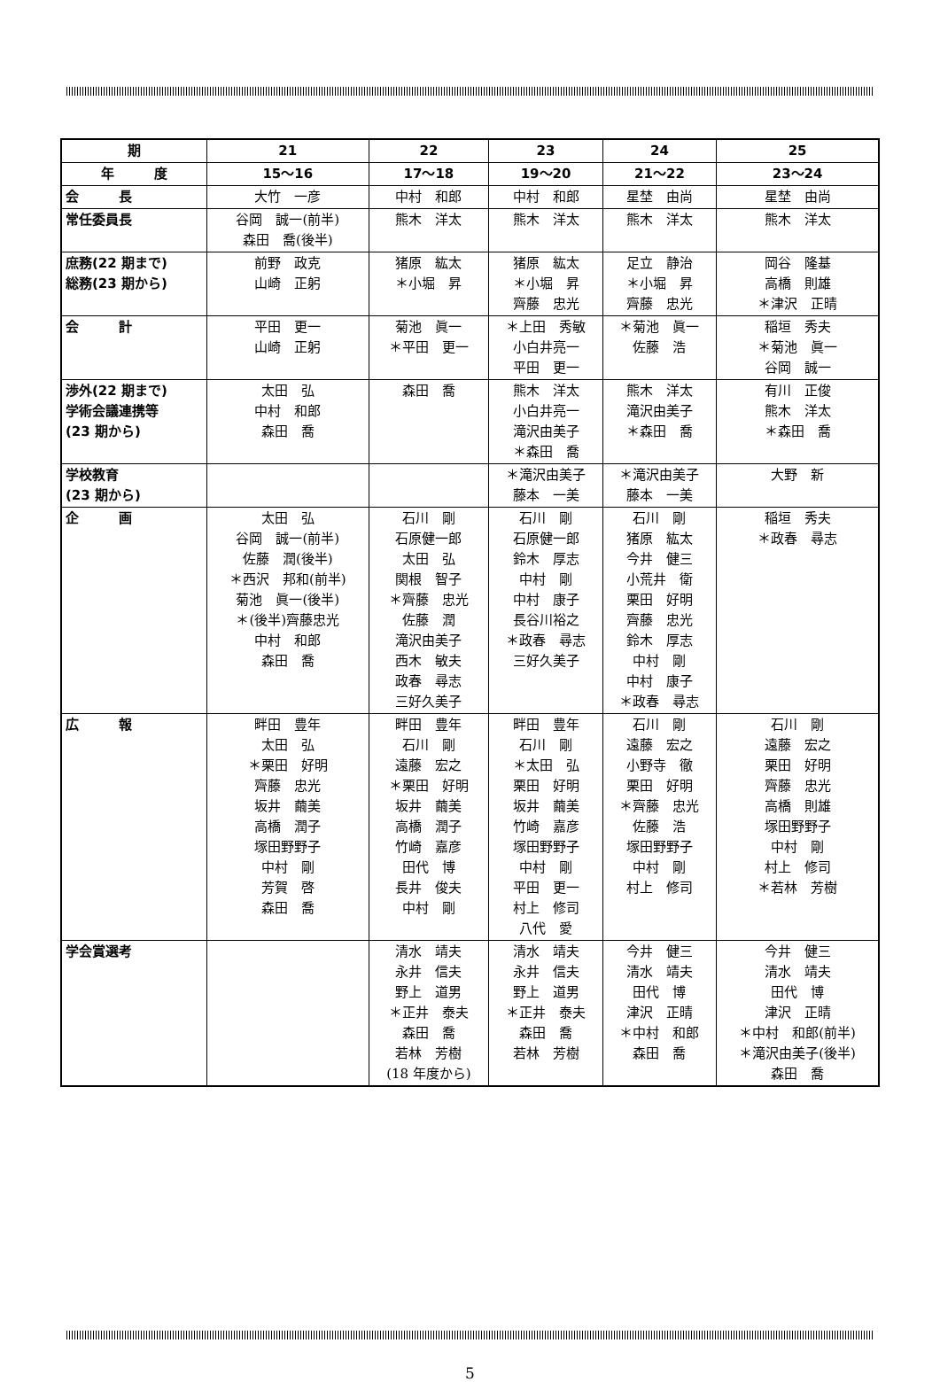| 期 | 21 | 22 | 23 | 24 | 25 |
| 年 度 | 15〜16 | 17〜18 | 19〜20 | 21〜22 | 23〜24 |
| 会 長 | 大竹 一彦 | 中村 和郎 | 中村 和郎 | 星埜 由尚 | 星埜 由尚 |
| 常任委員長 | 谷岡 誠一(前半) 森田 喬(後半) | 熊木 洋太 | 熊木 洋太 | 熊木 洋太 | 熊木 洋太 |
| 庶務(22 期まで) 総務(23 期から) | 前野 政克 山崎 正躬 | 猪原 紘太 ＊小堀 昇 | 猪原 紘太 ＊小堀 昇 齊藤 忠光 | 足立 静治 ＊小堀 昇 齊藤 忠光 | 岡谷 隆基 高橋 則雄 ＊津沢 正晴 |
| 会 計 | 平田 更一 山崎 正躬 | 菊池 眞一 ＊平田 更一 | ＊上田 秀敏 小白井亮一 平田 更一 | ＊菊池 眞一 佐藤 浩 | 稲垣 秀夫 ＊菊池 眞一 谷岡 誠一 |
| 渉外(22 期まで) 学術会議連携等 (23 期から) | 太田 弘 中村 和郎 森田 喬 | 森田 喬 | 熊木 洋太 小白井亮一 滝沢由美子 ＊森田 喬 | 熊木 洋太 滝沢由美子 ＊森田 喬 | 有川 正俊 熊木 洋太 ＊森田 喬 |
| 学校教育 (23 期から) | | | ＊滝沢由美子 藤本 一美 | ＊滝沢由美子 藤本 一美 | 大野 新 |
| 企 画 | 太田 弘 谷岡 誠一(前半) 佐藤 潤(後半) ＊西沢 邦和(前半) 菊池 眞一(後半) ＊(後半)齊藤忠光 中村 和郎 森田 喬 | 石川 剛 石原健一郎 太田 弘 関根 智子 ＊齊藤 忠光 佐藤 潤 滝沢由美子 西木 敏夫 政春 尋志 三好久美子 | 石川 剛 石原健一郎 鈴木 厚志 中村 剛 中村 康子 長谷川裕之 ＊政春 尋志 三好久美子 | 石川 剛 猪原 紘太 今井 健三 小荒井 衛 栗田 好明 齊藤 忠光 鈴木 厚志 中村 剛 中村 康子 ＊政春 尋志 | 稲垣 秀夫 ＊政春 尋志 |
| 広 報 | 畔田 豊年 太田 弘 ＊栗田 好明 齊藤 忠光 坂井 繭美 高橋 潤子 塚田野野子 中村 剛 芳賀 啓 森田 喬 | 畔田 豊年 石川 剛 遠藤 宏之 ＊栗田 好明 坂井 繭美 高橋 潤子 竹崎 嘉彦 田代 博 長井 俊夫 中村 剛 | 畔田 豊年 石川 剛 ＊太田 弘 栗田 好明 坂井 繭美 竹崎 嘉彦 塚田野野子 中村 剛 平田 更一 村上 修司 八代 愛 | 石川 剛 遠藤 宏之 小野寺 徹 栗田 好明 ＊齊藤 忠光 佐藤 浩 塚田野野子 中村 剛 村上 修司 | 石川 剛 遠藤 宏之 栗田 好明 齊藤 忠光 高橋 則雄 塚田野野子 中村 剛 村上 修司 ＊若林 芳樹 |
| 学会賞選考 | | 清水 靖夫 永井 信夫 野上 道男 ＊正井 泰夫 森田 喬 若林 芳樹 (18 年度から) | 清水 靖夫 永井 信夫 野上 道男 ＊正井 泰夫 森田 喬 若林 芳樹 | 今井 健三 清水 靖夫 田代 博 津沢 正晴 ＊中村 和郎 森田 喬 | 今井 健三 清水 靖夫 田代 博 津沢 正晴 ＊中村 和郎(前半) ＊滝沢由美子(後半) 森田 喬 |
5